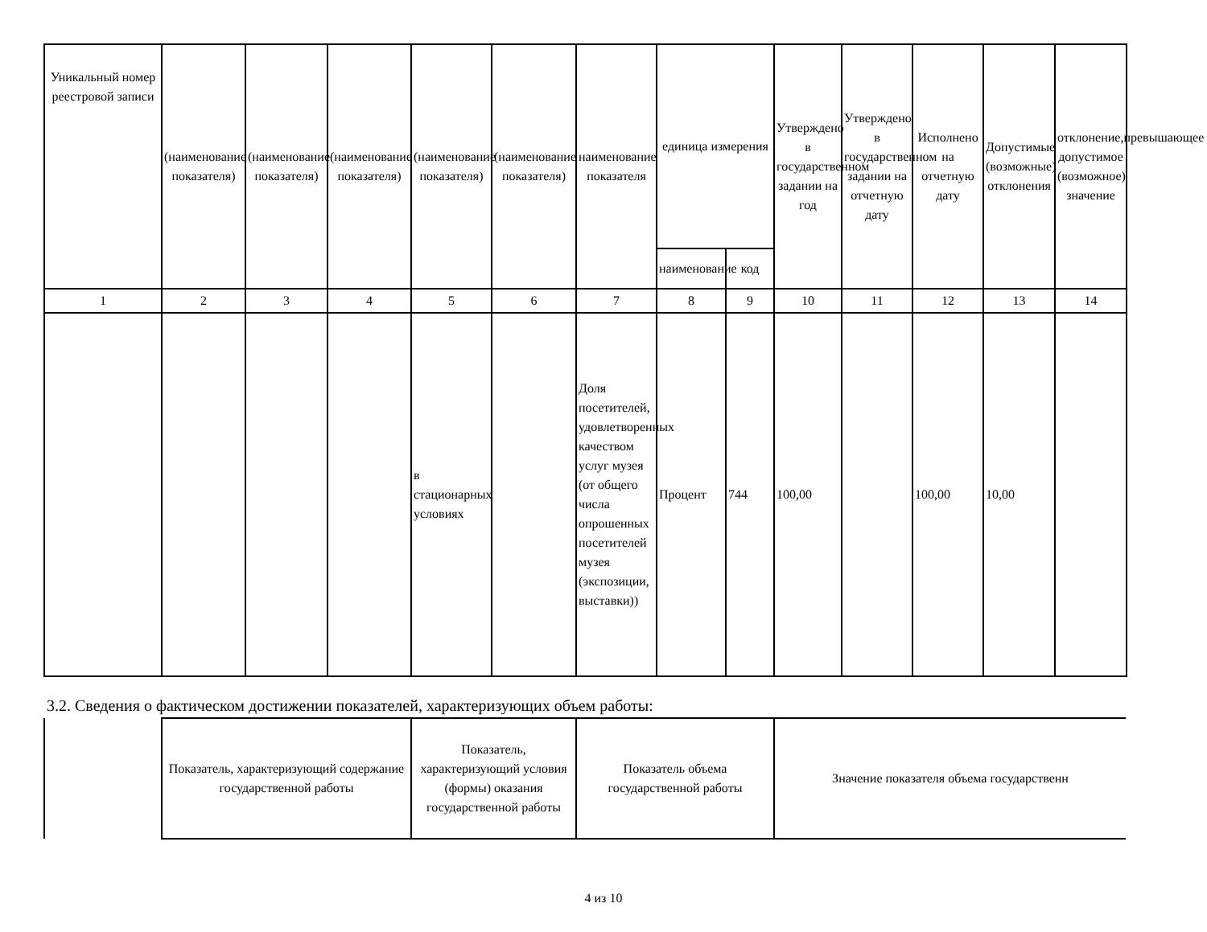| Уникальный номер реестровой записи | (наименование показателя) | (наименование показателя) | (наименование показателя) | (наименование показателя) | (наименование показателя) | наименование показателя | единица измерения | | Утверждено в государственном задании на год | Утверждено в государственном задании на отчетную дату | Исполнено на отчетную дату | Допустимые (возможные) отклонения | отклонение,превышающее допустимое (возможное) значение |
| --- | --- | --- | --- | --- | --- | --- | --- | --- | --- | --- | --- | --- | --- |
| | | | | | | | наименование | код | | | | | |
| 1 | 2 | 3 | 4 | 5 | 6 | 7 | 8 | 9 | 10 | 11 | 12 | 13 | 14 |
| | | | | в стационарных условиях | | Доля посетителей, удовлетворенных качеством услуг музея (от общего числа опрошенных посетителей музея (экспозиции, выставки)) | Процент | 744 | 100,00 | | 100,00 | 10,00 | |
3.2. Сведения о фактическом достижении показателей, характеризующих объем работы:
| | Показатель, характеризующий содержание государственной работы | Показатель, характеризующий условия (формы) оказания государственной работы | Показатель объема государственной работы | Значение показателя объема государственн |
4 из 10